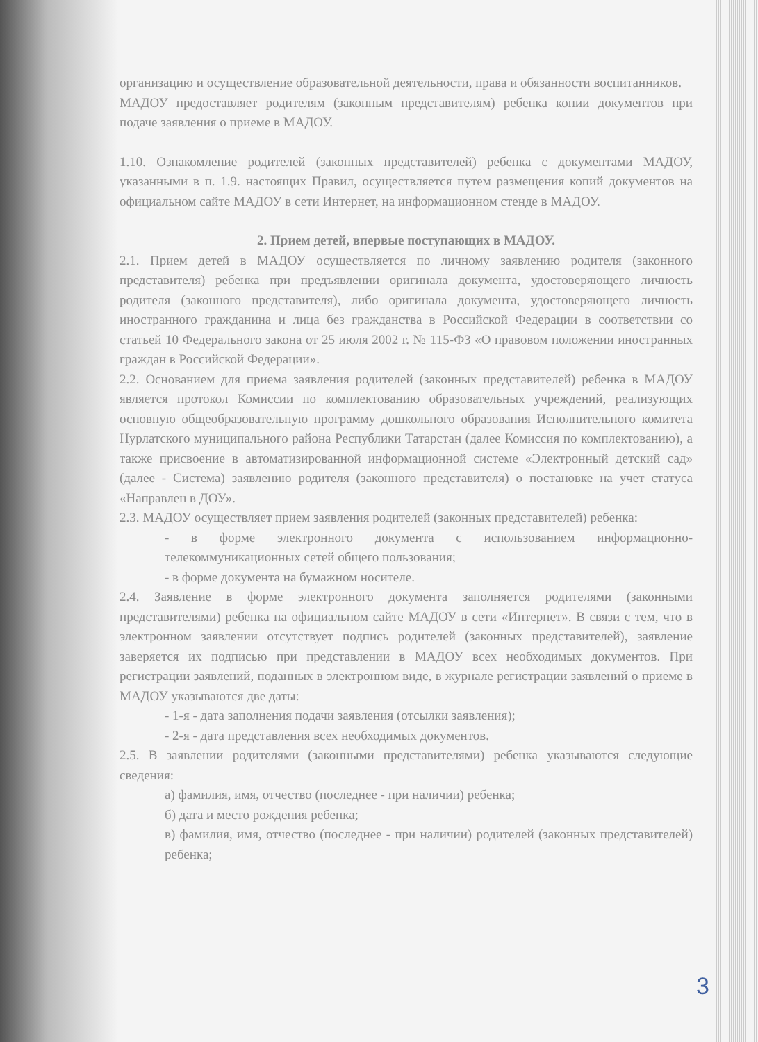организацию и осуществление образовательной деятельности, права и обязанности воспитанников.
МАДОУ предоставляет родителям (законным представителям) ребенка копии документов при подаче заявления о приеме в МАДОУ.
1.10. Ознакомление родителей (законных представителей) ребенка с документами МАДОУ, указанными в п. 1.9. настоящих Правил, осуществляется путем размещения копий документов на официальном сайте МАДОУ в сети Интернет, на информационном стенде в МАДОУ.
2. Прием детей, впервые поступающих в МАДОУ.
2.1. Прием детей в МАДОУ осуществляется по личному заявлению родителя (законного представителя) ребенка при предъявлении оригинала документа, удостоверяющего личность родителя (законного представителя), либо оригинала документа, удостоверяющего личность иностранного гражданина и лица без гражданства в Российской Федерации в соответствии со статьей 10 Федерального закона от 25 июля 2002 г. № 115-ФЗ «О правовом положении иностранных граждан в Российской Федерации».
2.2. Основанием для приема заявления родителей (законных представителей) ребенка в МАДОУ является протокол Комиссии по комплектованию образовательных учреждений, реализующих основную общеобразовательную программу дошкольного образования Исполнительного комитета Нурлатского муниципального района Республики Татарстан (далее Комиссия по комплектованию), а также присвоение в автоматизированной информационной системе «Электронный детский сад» (далее - Система) заявлению родителя (законного представителя) о постановке на учет статуса «Направлен в ДОУ».
2.3. МАДОУ осуществляет прием заявления родителей (законных представителей) ребенка:
- в форме электронного документа с использованием информационно-телекоммуникационных сетей общего пользования;
- в форме документа на бумажном носителе.
2.4. Заявление в форме электронного документа заполняется родителями (законными представителями) ребенка на официальном сайте МАДОУ в сети «Интернет». В связи с тем, что в электронном заявлении отсутствует подпись родителей (законных представителей), заявление заверяется их подписью при представлении в МАДОУ всех необходимых документов. При регистрации заявлений, поданных в электронном виде, в журнале регистрации заявлений о приеме в МАДОУ указываются две даты:
- 1-я - дата заполнения подачи заявления (отсылки заявления);
- 2-я - дата представления всех необходимых документов.
2.5. В заявлении родителями (законными представителями) ребенка указываются следующие сведения:
а) фамилия, имя, отчество (последнее - при наличии) ребенка;
б) дата и место рождения ребенка;
в) фамилия, имя, отчество (последнее - при наличии) родителей (законных представителей) ребенка;
3